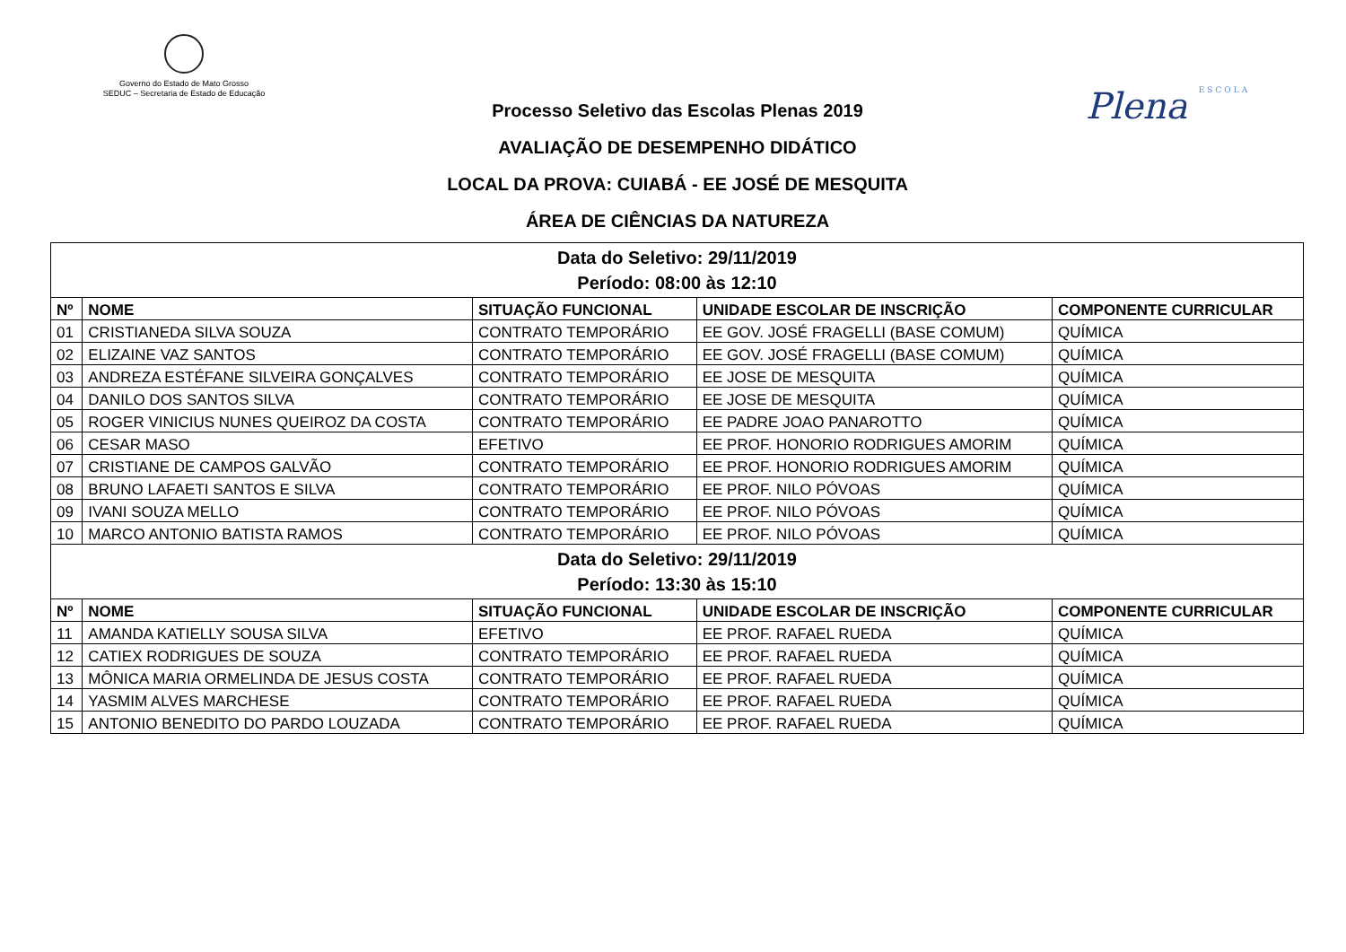Governo do Estado de Mato Grosso
SEDUC – Secretaria de Estado de Educação
Plena ESCOLA
Processo Seletivo das Escolas Plenas 2019
AVALIAÇÃO DE DESEMPENHO DIDÁTICO
LOCAL DA PROVA: CUIABÁ - EE JOSÉ DE MESQUITA
ÁREA DE CIÊNCIAS DA NATUREZA
| Data do Seletivo: 29/11/2019 Período: 08:00 às 12:10 | | | | |
| Nº | NOME | SITUAÇÃO FUNCIONAL | UNIDADE ESCOLAR DE INSCRIÇÃO | COMPONENTE CURRICULAR |
| 01 | CRISTIANEDA SILVA SOUZA | CONTRATO TEMPORÁRIO | EE GOV. JOSÉ FRAGELLI (BASE COMUM) | QUÍMICA |
| 02 | ELIZAINE VAZ SANTOS | CONTRATO TEMPORÁRIO | EE GOV. JOSÉ FRAGELLI (BASE COMUM) | QUÍMICA |
| 03 | ANDREZA ESTÉFANE SILVEIRA GONÇALVES | CONTRATO TEMPORÁRIO | EE JOSE DE MESQUITA | QUÍMICA |
| 04 | DANILO DOS SANTOS SILVA | CONTRATO TEMPORÁRIO | EE JOSE DE MESQUITA | QUÍMICA |
| 05 | ROGER VINICIUS NUNES QUEIROZ DA COSTA | CONTRATO TEMPORÁRIO | EE PADRE JOAO PANAROTTO | QUÍMICA |
| 06 | CESAR MASO | EFETIVO | EE PROF. HONORIO RODRIGUES AMORIM | QUÍMICA |
| 07 | CRISTIANE DE CAMPOS GALVÃO | CONTRATO TEMPORÁRIO | EE PROF. HONORIO RODRIGUES AMORIM | QUÍMICA |
| 08 | BRUNO LAFAETI SANTOS E SILVA | CONTRATO TEMPORÁRIO | EE PROF. NILO PÓVOAS | QUÍMICA |
| 09 | IVANI SOUZA MELLO | CONTRATO TEMPORÁRIO | EE PROF. NILO PÓVOAS | QUÍMICA |
| 10 | MARCO ANTONIO BATISTA RAMOS | CONTRATO TEMPORÁRIO | EE PROF. NILO PÓVOAS | QUÍMICA |
| Data do Seletivo: 29/11/2019 Período: 13:30 às 15:10 | | | | |
| Nº | NOME | SITUAÇÃO FUNCIONAL | UNIDADE ESCOLAR DE INSCRIÇÃO | COMPONENTE CURRICULAR |
| 11 | AMANDA KATIELLY SOUSA SILVA | EFETIVO | EE PROF. RAFAEL RUEDA | QUÍMICA |
| 12 | CATIEX RODRIGUES DE SOUZA | CONTRATO TEMPORÁRIO | EE PROF. RAFAEL RUEDA | QUÍMICA |
| 13 | MÔNICA MARIA ORMELINDA DE JESUS COSTA | CONTRATO TEMPORÁRIO | EE PROF. RAFAEL RUEDA | QUÍMICA |
| 14 | YASMIM ALVES MARCHESE | CONTRATO TEMPORÁRIO | EE PROF. RAFAEL RUEDA | QUÍMICA |
| 15 | ANTONIO BENEDITO DO PARDO LOUZADA | CONTRATO TEMPORÁRIO | EE PROF. RAFAEL RUEDA | QUÍMICA |